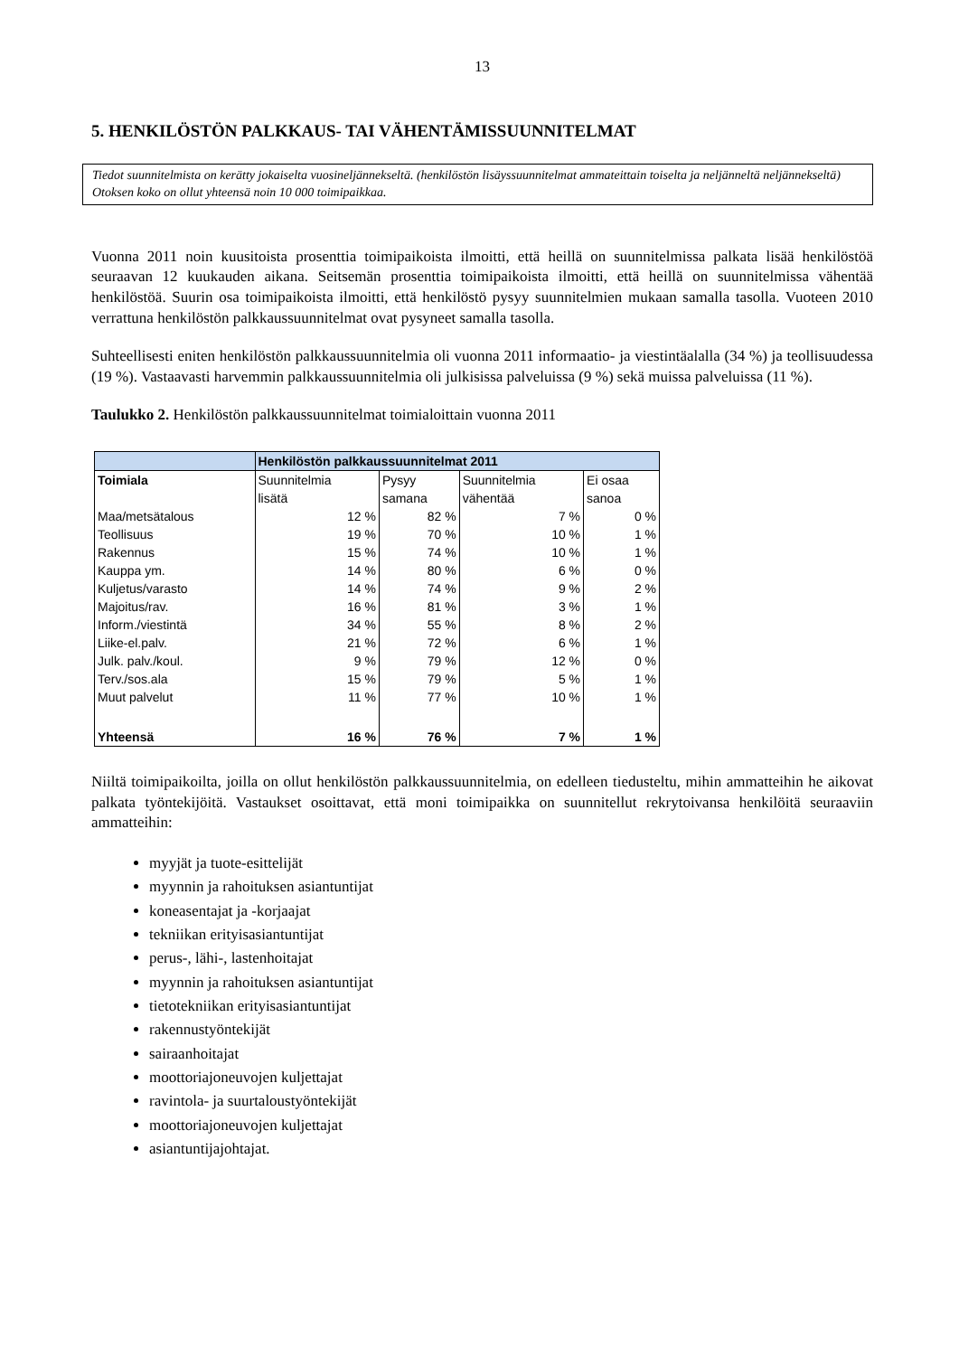13
5. HENKILÖSTÖN PALKKAUS- TAI VÄHENTÄMISSUUNNITELMAT
Tiedot suunnitelmista on kerätty jokaiselta vuosineljännekseltä. (henkilöstön lisäyssuunnitelmat ammateittain toiselta ja neljänneltä neljännekseltä) Otoksen koko on ollut yhteensä noin 10 000 toimipaikkaa.
Vuonna 2011 noin kuusitoista prosenttia toimipaikoista ilmoitti, että heillä on suunnitelmissa palkata lisää henkilöstöä seuraavan 12 kuukauden aikana. Seitsemän prosenttia toimipaikoista ilmoitti, että heillä on suunnitelmissa vähentää henkilöstöä. Suurin osa toimipaikoista ilmoitti, että henkilöstö pysyy suunnitelmien mukaan samalla tasolla. Vuoteen 2010 verrattuna henkilöstön palkkaussuunnitelmat ovat pysyneet samalla tasolla.
Suhteellisesti eniten henkilöstön palkkaussuunnitelmia oli vuonna 2011 informaatio- ja viestintäalalla (34 %) ja teollisuudessa (19 %). Vastaavasti harvemmin palkkaussuunnitelmia oli julkisissa palveluissa (9 %) sekä muissa palveluissa (11 %).
Taulukko 2. Henkilöstön palkkaussuunnitelmat toimialoittain vuonna 2011
| | Henkilöstön palkkaussuunnitelmat 2011 | | | |
| --- | --- | --- | --- | --- |
| Toimiala | Suunnitelmia | Pysyy | Suunnitelmia | Ei osaa |
| | lisätä | samana | vähentää | sanoa |
| Maa/metsätalous | 12 % | 82 % | 7 % | 0 % |
| Teollisuus | 19 % | 70 % | 10 % | 1 % |
| Rakennus | 15 % | 74 % | 10 % | 1 % |
| Kauppa ym. | 14 % | 80 % | 6 % | 0 % |
| Kuljetus/varasto | 14 % | 74 % | 9 % | 2 % |
| Majoitus/rav. | 16 % | 81 % | 3 % | 1 % |
| Inform./viestintä | 34 % | 55 % | 8 % | 2 % |
| Liike-el.palv. | 21 % | 72 % | 6 % | 1 % |
| Julk. palv./koul. | 9 % | 79 % | 12 % | 0 % |
| Terv./sos.ala | 15 % | 79 % | 5 % | 1 % |
| Muut palvelut | 11 % | 77 % | 10 % | 1 % |
| Yhteensä | 16 % | 76 % | 7 % | 1 % |
Niiltä toimipaikoilta, joilla on ollut henkilöstön palkkaussuunnitelmia, on edelleen tiedusteltu, mihin ammatteihin he aikovat palkata työntekijöitä. Vastaukset osoittavat, että moni toimipaikka on suunnitellut rekrytoivansa henkilöitä seuraaviin ammatteihin:
myyjät ja tuote-esittelijät
myynnin ja rahoituksen asiantuntijat
koneasentajat ja -korjaajat
tekniikan erityisasiantuntijat
perus-, lähi-, lastenhoitajat
myynnin ja rahoituksen asiantuntijat
tietotekniikan erityisasiantuntijat
rakennustyöntekijät
sairaanhoitajat
moottoriajoneuvojen kuljettajat
ravintola- ja suurtaloustyöntekijät
moottoriajoneuvojen kuljettajat
asiantuntijajohtajat.